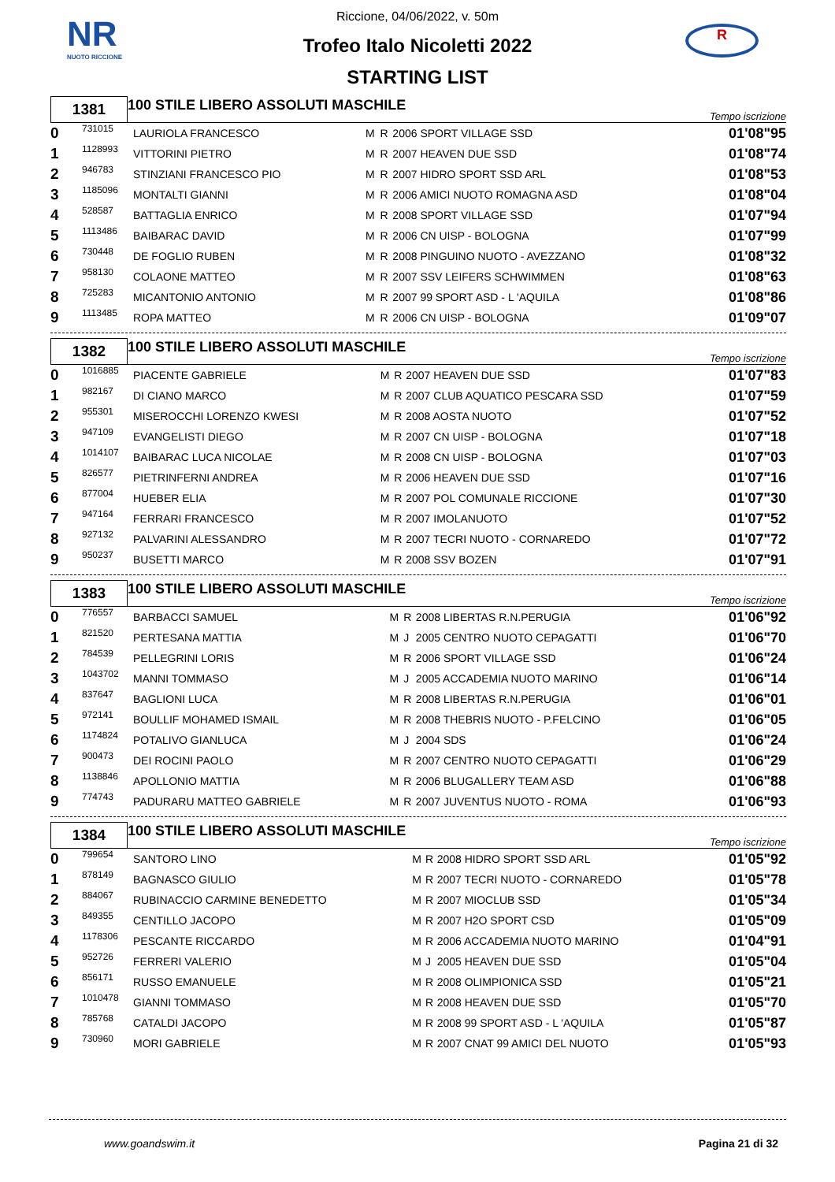NR
NUOTO RICCIONE
R
Riccione, 04/06/2022, v. 50m
Trofeo Italo Nicoletti 2022
STARTING LIST
| 1381 | 100 STILE LIBERO ASSOLUTI MASCHILE | Tempo iscrizione |
| 0 | 731015 | LAURIOLA FRANCESCO | M | R | 2006 SPORT VILLAGE SSD | 01'08"95 |
| 1 | 1128993 | VITTORINI PIETRO | M | R | 2007 HEAVEN DUE SSD | 01'08"74 |
| 2 | 946783 | STINZIANI FRANCESCO PIO | M | R | 2007 HIDRO SPORT SSD ARL | 01'08"53 |
| 3 | 1185096 | MONTALTI GIANNI | M | R | 2006 AMICI NUOTO ROMAGNA ASD | 01'08"04 |
| 4 | 528587 | BATTAGLIA ENRICO | M | R | 2008 SPORT VILLAGE SSD | 01'07"94 |
| 5 | 1113486 | BAIBARAC DAVID | M | R | 2006 CN UISP - BOLOGNA | 01'07"99 |
| 6 | 730448 | DE FOGLIO RUBEN | M | R | 2008 PINGUINO NUOTO - AVEZZANO | 01'08"32 |
| 7 | 958130 | COLAONE MATTEO | M | R | 2007 SSV LEIFERS SCHWIMMEN | 01'08"63 |
| 8 | 725283 | MICANTONIO ANTONIO | M | R | 2007 99 SPORT ASD - L 'AQUILA | 01'08"86 |
| 9 | 1113485 | ROPA MATTEO | M | R | 2006 CN UISP - BOLOGNA | 01'09"07 |
| 1382 | 100 STILE LIBERO ASSOLUTI MASCHILE | Tempo iscrizione |
| 0 | 1016885 | PIACENTE GABRIELE | M | R | 2007 HEAVEN DUE SSD | 01'07"83 |
| 1 | 982167 | DI CIANO MARCO | M | R | 2007 CLUB AQUATICO PESCARA SSD | 01'07"59 |
| 2 | 955301 | MISEROCCHI LORENZO KWESI | M | R | 2008 AOSTA NUOTO | 01'07"52 |
| 3 | 947109 | EVANGELISTI DIEGO | M | R | 2007 CN UISP - BOLOGNA | 01'07"18 |
| 4 | 1014107 | BAIBARAC LUCA NICOLAE | M | R | 2008 CN UISP - BOLOGNA | 01'07"03 |
| 5 | 826577 | PIETRINFERNI ANDREA | M | R | 2006 HEAVEN DUE SSD | 01'07"16 |
| 6 | 877004 | HUEBER ELIA | M | R | 2007 POL COMUNALE RICCIONE | 01'07"30 |
| 7 | 947164 | FERRARI FRANCESCO | M | R | 2007 IMOLANUOTO | 01'07"52 |
| 8 | 927132 | PALVARINI ALESSANDRO | M | R | 2007 TECRI NUOTO - CORNAREDO | 01'07"72 |
| 9 | 950237 | BUSETTI MARCO | M | R | 2008 SSV BOZEN | 01'07"91 |
| 1383 | 100 STILE LIBERO ASSOLUTI MASCHILE | Tempo iscrizione |
| 0 | 776557 | BARBACCI SAMUEL | M | R | 2008 LIBERTAS R.N.PERUGIA | 01'06"92 |
| 1 | 821520 | PERTESANA MATTIA | M | J | 2005 CENTRO NUOTO CEPAGATTI | 01'06"70 |
| 2 | 784539 | PELLEGRINI LORIS | M | R | 2006 SPORT VILLAGE SSD | 01'06"24 |
| 3 | 1043702 | MANNI TOMMASO | M | J | 2005 ACCADEMIA NUOTO MARINO | 01'06"14 |
| 4 | 837647 | BAGLIONI LUCA | M | R | 2008 LIBERTAS R.N.PERUGIA | 01'06"01 |
| 5 | 972141 | BOULLIF MOHAMED ISMAIL | M | R | 2008 THEBRIS NUOTO - P.FELCINO | 01'06"05 |
| 6 | 1174824 | POTALIVO GIANLUCA | M | J | 2004 SDS | 01'06"24 |
| 7 | 900473 | DEI ROCINI PAOLO | M | R | 2007 CENTRO NUOTO CEPAGATTI | 01'06"29 |
| 8 | 1138846 | APOLLONIO MATTIA | M | R | 2006 BLUGALLERY TEAM ASD | 01'06"88 |
| 9 | 774743 | PADURARU MATTEO GABRIELE | M | R | 2007 JUVENTUS NUOTO - ROMA | 01'06"93 |
| 1384 | 100 STILE LIBERO ASSOLUTI MASCHILE | Tempo iscrizione |
| 0 | 799654 | SANTORO LINO | M | R | 2008 HIDRO SPORT SSD ARL | 01'05"92 |
| 1 | 878149 | BAGNASCO GIULIO | M | R | 2007 TECRI NUOTO - CORNAREDO | 01'05"78 |
| 2 | 884067 | RUBINACCIO CARMINE BENEDETTO | M | R | 2007 MIOCLUB SSD | 01'05"34 |
| 3 | 849355 | CENTILLO JACOPO | M | R | 2007 H2O SPORT CSD | 01'05"09 |
| 4 | 1178306 | PESCANTE RICCARDO | M | R | 2006 ACCADEMIA NUOTO MARINO | 01'04"91 |
| 5 | 952726 | FERRERI VALERIO | M | J | 2005 HEAVEN DUE SSD | 01'05"04 |
| 6 | 856171 | RUSSO EMANUELE | M | R | 2008 OLIMPIONICA SSD | 01'05"21 |
| 7 | 1010478 | GIANNI TOMMASO | M | R | 2008 HEAVEN DUE SSD | 01'05"70 |
| 8 | 785768 | CATALDI JACOPO | M | R | 2008 99 SPORT ASD - L 'AQUILA | 01'05"87 |
| 9 | 730960 | MORI GABRIELE | M | R | 2007 CNAT 99 AMICI DEL NUOTO | 01'05"93 |
www.goandswim.it Pagina 21 di 32